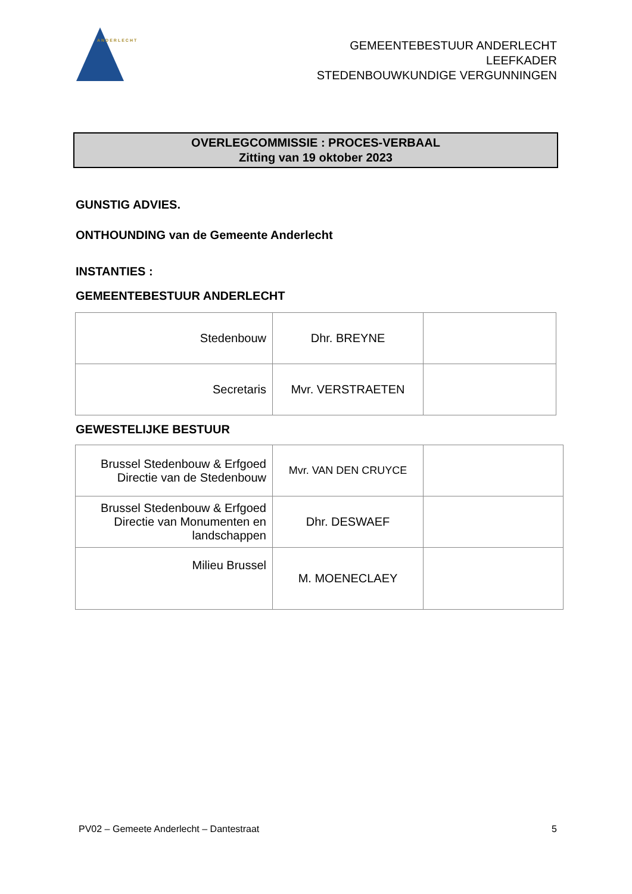ANDERLECHT
GEMEENTEBESTUUR ANDERLECHT
LEEFKADER
STEDENBOUWKUNDIGE VERGUNNINGEN
OVERLEGCOMMISSIE : PROCES-VERBAAL
Zitting van 19 oktober 2023
GUNSTIG ADVIES.
ONTHOUNDING van de Gemeente Anderlecht
INSTANTIES :
GEMEENTEBESTUUR ANDERLECHT
| Stedenbouw | Dhr. BREYNE | |
| Secretaris | Mvr. VERSTRAETEN | |
GEWESTELIJKE BESTUUR
| Brussel Stedenbouw & Erfgoed Directie van de Stedenbouw | Mvr. VAN DEN CRUYCE | |
| Brussel Stedenbouw & Erfgoed Directie van Monumenten en landschappen | Dhr. DESWAEF | |
| Milieu Brussel | M. MOENECLAEY | |
PV02 – Gemeete Anderlecht – Dantestraat 5